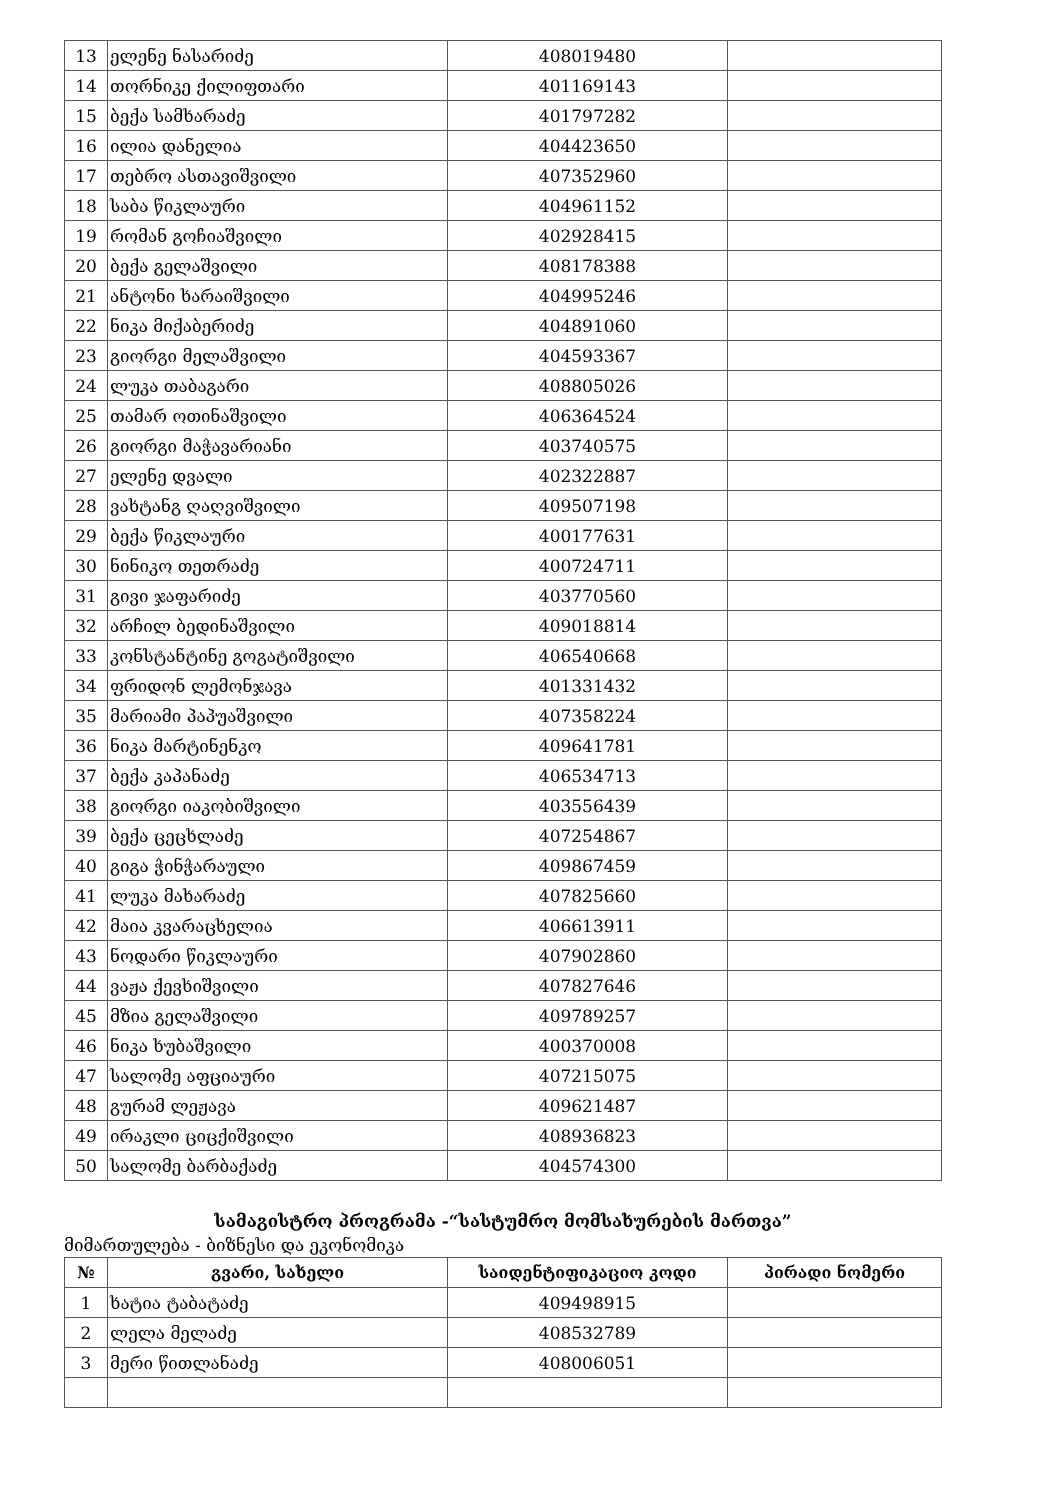| 13 | ელენე ნასარიძე | 408019480 | |
| 14 | თორნიკე ქილიფთარი | 401169143 | |
| 15 | ბექა სამხარაძე | 401797282 | |
| 16 | ილია დანელია | 404423650 | |
| 17 | თებრო ასთავიშვილი | 407352960 | |
| 18 | საბა წიკლაური | 404961152 | |
| 19 | რომან გოჩიაშვილი | 402928415 | |
| 20 | ბექა გელაშვილი | 408178388 | |
| 21 | ანტონი ხარაიშვილი | 404995246 | |
| 22 | ნიკა მიქაბერიძე | 404891060 | |
| 23 | გიორგი მელაშვილი | 404593367 | |
| 24 | ლუკა თაბაგარი | 408805026 | |
| 25 | თამარ ოთინაშვილი | 406364524 | |
| 26 | გიორგი მაჭავარიანი | 403740575 | |
| 27 | ელენე დვალი | 402322887 | |
| 28 | ვახტანგ ღაღვიშვილი | 409507198 | |
| 29 | ბექა წიკლაური | 400177631 | |
| 30 | ნინიკო თეთრაძე | 400724711 | |
| 31 | გივი ჯაფარიძე | 403770560 | |
| 32 | არჩილ ბედინაშვილი | 409018814 | |
| 33 | კონსტანტინე გოგატიშვილი | 406540668 | |
| 34 | ფრიდონ ლემონჯავა | 401331432 | |
| 35 | მარიამი პაპუაშვილი | 407358224 | |
| 36 | ნიკა მარტინენკო | 409641781 | |
| 37 | ბექა კაპანაძე | 406534713 | |
| 38 | გიორგი იაკობიშვილი | 403556439 | |
| 39 | ბექა ცეცხლაძე | 407254867 | |
| 40 | გიგა ჭინჭარაული | 409867459 | |
| 41 | ლუკა მახარაძე | 407825660 | |
| 42 | მაია კვარაცხელია | 406613911 | |
| 43 | ნოდარი წიკლაური | 407902860 | |
| 44 | ვაჟა ქევხიშვილი | 407827646 | |
| 45 | მზია გელაშვილი | 409789257 | |
| 46 | ნიკა ხუბაშვილი | 400370008 | |
| 47 | სალომე აფციაური | 407215075 | |
| 48 | გურამ ლეჟავა | 409621487 | |
| 49 | ირაკლი ციცქიშვილი | 408936823 | |
| 50 | სალომე ბარბაქაძე | 404574300 | |
სამაგისტრო პროგრამა -“სასტუმრო მომსახურების მართვა”
მიმართულება - ბიზნესი და ეკონომიკა
| № | გვარი, სახელი | საიდენტიფიკაციო კოდი | პირადი ნომერი |
| --- | --- | --- | --- |
| 1 | ხატია ტაბატაძე | 409498915 | |
| 2 | ლელა მელაძე | 408532789 | |
| 3 | მერი წითლანაძე | 408006051 | |